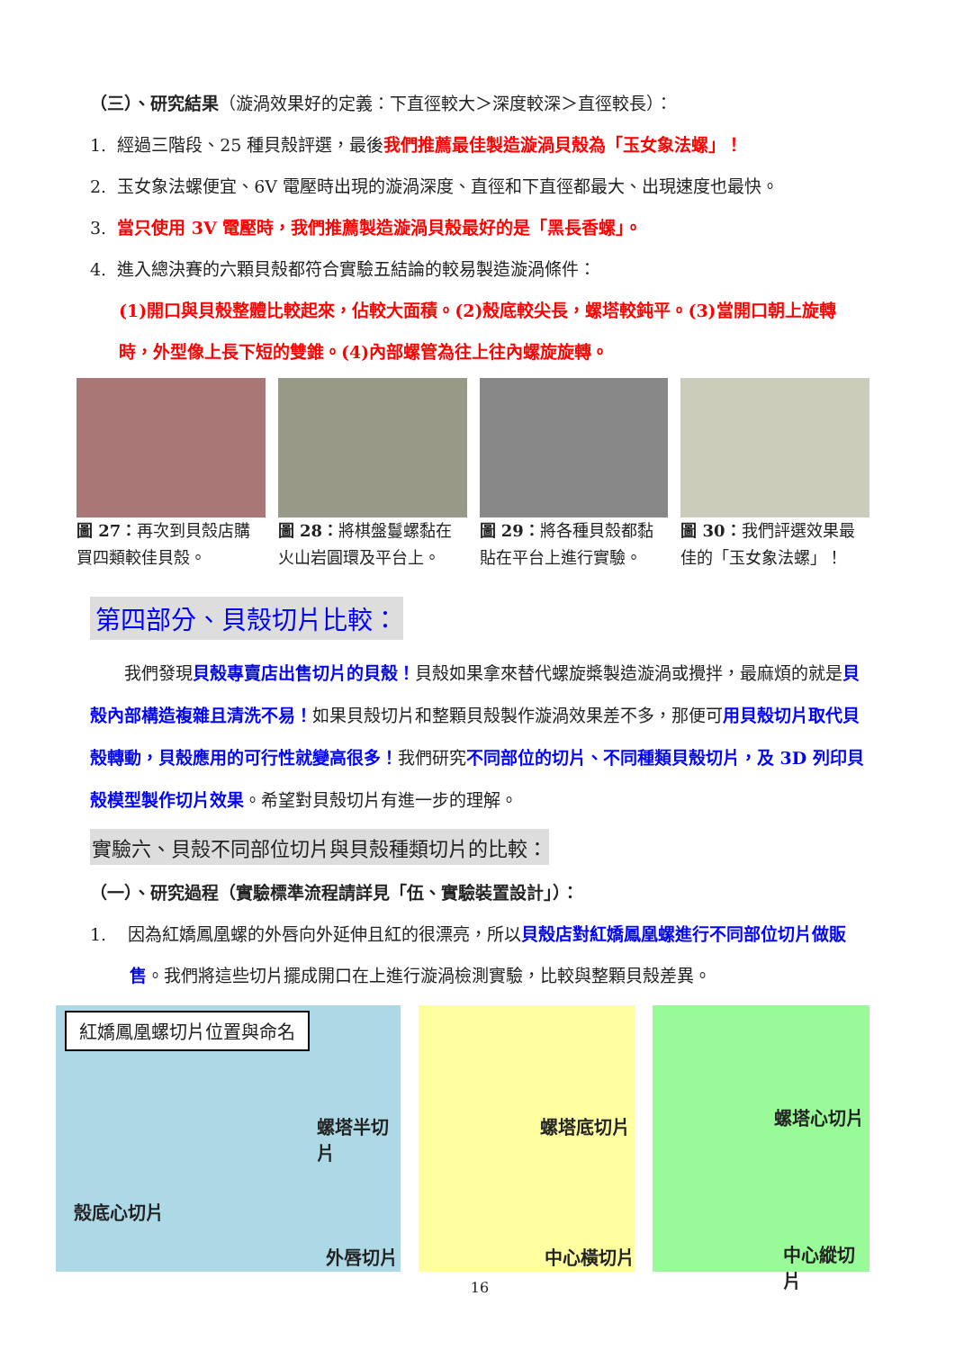（三）、研究結果（漩渦效果好的定義：下直徑較大＞深度較深＞直徑較長）：
1. 經過三階段、25 種貝殼評選，最後我們推薦最佳製造漩渦貝殼為「玉女象法螺」！
2. 玉女象法螺便宜、6V 電壓時出現的漩渦深度、直徑和下直徑都最大、出現速度也最快。
3. 當只使用 3V 電壓時，我們推薦製造漩渦貝殼最好的是「黑長香螺」。
4. 進入總決賽的六顆貝殼都符合實驗五結論的較易製造漩渦條件：
(1)開口與貝殼整體比較起來，佔較大面積。(2)殼底較尖長，螺塔較鈍平。(3)當開口朝上旋轉時，外型像上長下短的雙錐。(4)內部螺管為往上往內螺旋旋轉。
圖 27：再次到貝殼店購買四類較佳貝殼。
圖 28：將棋盤鬘螺黏在火山岩圓環及平台上。
圖 29：將各種貝殼都黏貼在平台上進行實驗。
圖 30：我們評選效果最佳的「玉女象法螺」！
第四部分、貝殼切片比較：
我們發現貝殼專賣店出售切片的貝殼！貝殼如果拿來替代螺旋槳製造漩渦或攪拌，最麻煩的就是貝殼內部構造複雜且清洗不易！如果貝殼切片和整顆貝殼製作漩渦效果差不多，那便可用貝殼切片取代貝殼轉動，貝殼應用的可行性就變高很多！我們研究不同部位的切片、不同種類貝殼切片，及 3D 列印貝殼模型製作切片效果。希望對貝殼切片有進一步的理解。
實驗六、貝殼不同部位切片與貝殼種類切片的比較：
（一）、研究過程（實驗標準流程請詳見「伍、實驗裝置設計」）：
1. 因為紅嬌鳳凰螺的外唇向外延伸且紅的很漂亮，所以貝殼店對紅嬌鳳凰螺進行不同部位切片做販售。我們將這些切片擺成開口在上進行漩渦檢測實驗，比較與整顆貝殼差異。
紅嬌鳳凰螺切片位置與命名
螺塔半切片
殼底心切片
外唇切片
螺塔底切片
中心橫切片
螺塔心切片
中心縱切片
16